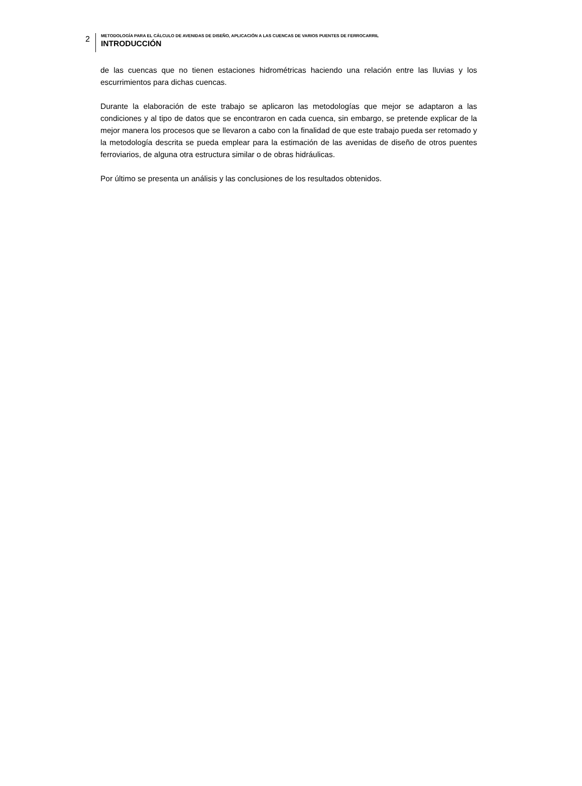2
METODOLOGÍA PARA EL CÁLCULO DE AVENIDAS DE DISEÑO, APLICACIÓN A LAS CUENCAS DE VARIOS PUENTES DE FERROCARRIL
INTRODUCCIÓN
de las cuencas que no tienen estaciones hidrométricas haciendo una relación entre las lluvias y los escurrimientos para dichas cuencas.
Durante la elaboración de este trabajo se aplicaron las metodologías que mejor se adaptaron a las condiciones y al tipo de datos que se encontraron en cada cuenca, sin embargo, se pretende explicar de la mejor manera los procesos que se llevaron a cabo con la finalidad de que este trabajo pueda ser retomado y la metodología descrita se pueda emplear para la estimación de las avenidas de diseño de otros puentes ferroviarios, de alguna otra estructura similar o de obras hidráulicas.
Por último se presenta un análisis y las conclusiones de los resultados obtenidos.